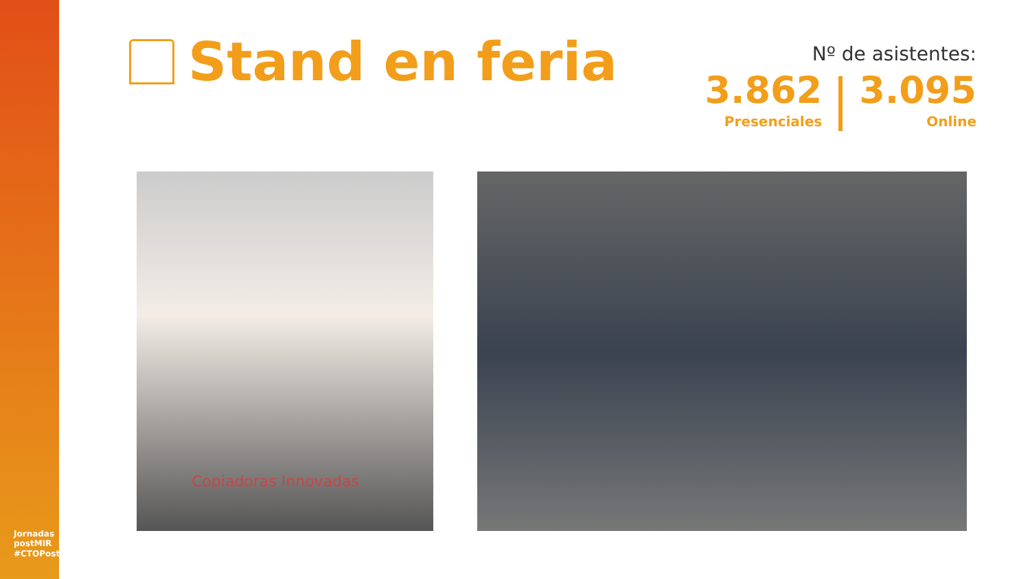Jornadas postMIR #CTOPostMIR
Stand en feria
Nº de asistentes:
3.862
Presenciales
3.095
Online
Copiadoras Innovadas